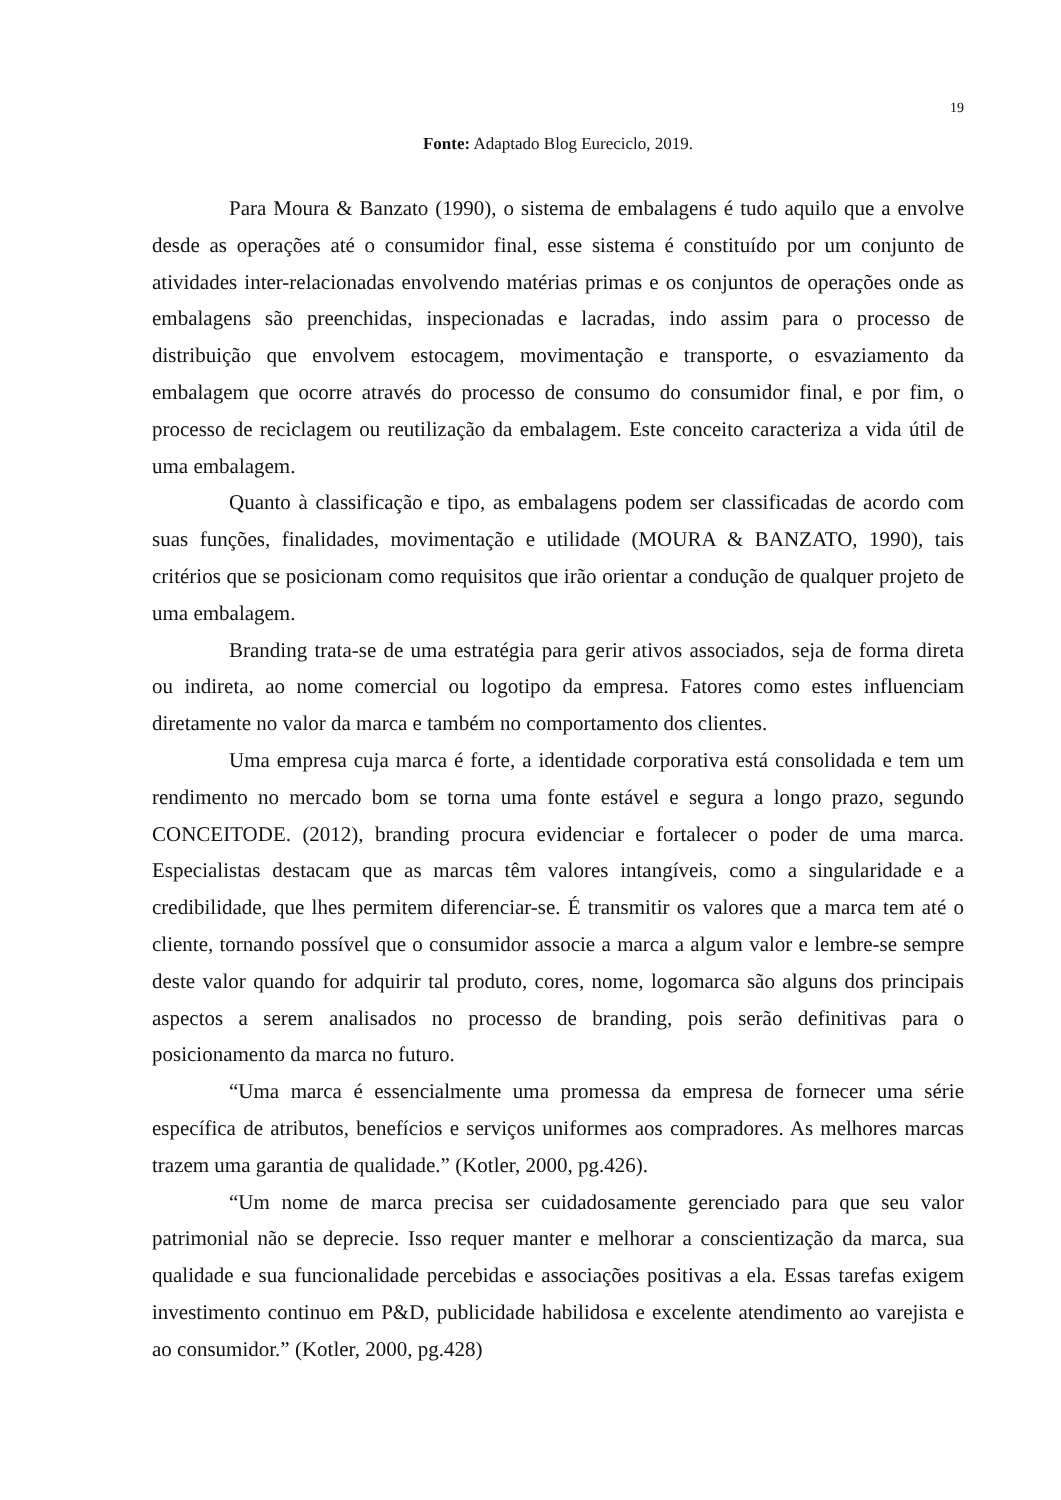19
Fonte: Adaptado Blog Eureciclo, 2019.
Para Moura & Banzato (1990), o sistema de embalagens é tudo aquilo que a envolve desde as operações até o consumidor final, esse sistema é constituído por um conjunto de atividades inter-relacionadas envolvendo matérias primas e os conjuntos de operações onde as embalagens são preenchidas, inspecionadas e lacradas, indo assim para o processo de distribuição que envolvem estocagem, movimentação e transporte, o esvaziamento da embalagem que ocorre através do processo de consumo do consumidor final, e por fim, o processo de reciclagem ou reutilização da embalagem. Este conceito caracteriza a vida útil de uma embalagem.
Quanto à classificação e tipo, as embalagens podem ser classificadas de acordo com suas funções, finalidades, movimentação e utilidade (MOURA & BANZATO, 1990), tais critérios que se posicionam como requisitos que irão orientar a condução de qualquer projeto de uma embalagem.
Branding trata-se de uma estratégia para gerir ativos associados, seja de forma direta ou indireta, ao nome comercial ou logotipo da empresa. Fatores como estes influenciam diretamente no valor da marca e também no comportamento dos clientes.
Uma empresa cuja marca é forte, a identidade corporativa está consolidada e tem um rendimento no mercado bom se torna uma fonte estável e segura a longo prazo, segundo CONCEITODE. (2012), branding procura evidenciar e fortalecer o poder de uma marca. Especialistas destacam que as marcas têm valores intangíveis, como a singularidade e a credibilidade, que lhes permitem diferenciar-se. É transmitir os valores que a marca tem até o cliente, tornando possível que o consumidor associe a marca a algum valor e lembre-se sempre deste valor quando for adquirir tal produto, cores, nome, logomarca são alguns dos principais aspectos a serem analisados no processo de branding, pois serão definitivas para o posicionamento da marca no futuro.
“Uma marca é essencialmente uma promessa da empresa de fornecer uma série específica de atributos, benefícios e serviços uniformes aos compradores. As melhores marcas trazem uma garantia de qualidade.” (Kotler, 2000, pg.426).
“Um nome de marca precisa ser cuidadosamente gerenciado para que seu valor patrimonial não se deprecie. Isso requer manter e melhorar a conscientização da marca, sua qualidade e sua funcionalidade percebidas e associações positivas a ela. Essas tarefas exigem investimento continuo em P&D, publicidade habilidosa e excelente atendimento ao varejista e ao consumidor.” (Kotler, 2000, pg.428)